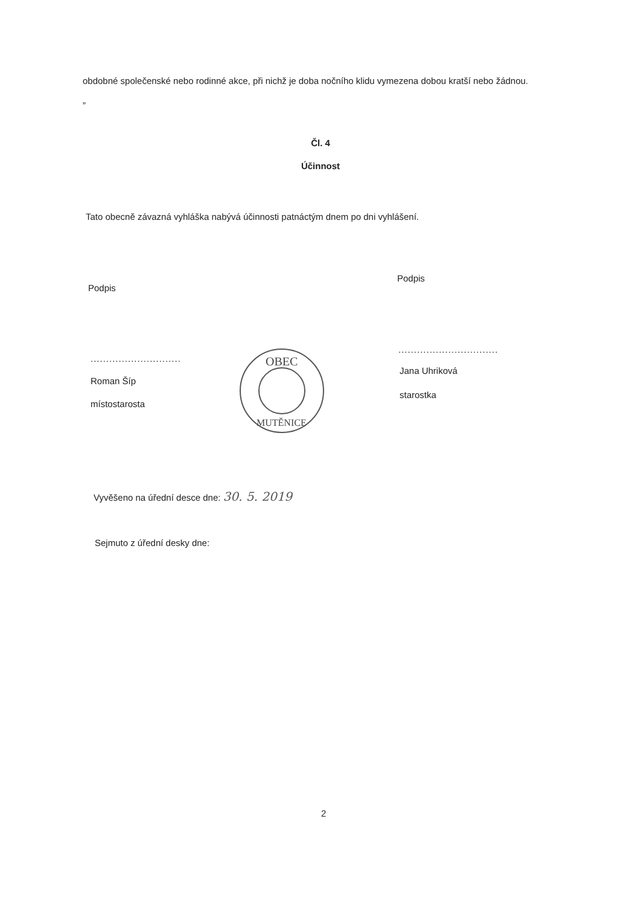obdobné společenské nebo rodinné akce, při nichž je doba nočního klidu vymezena dobou kratší nebo žádnou. „
Čl. 4
Účinnost
Tato obecně závazná vyhláška nabývá účinnosti patnáctým dnem po dni vyhlášení.
Podpis
Podpis
.............................
................................
Roman Šíp
místostarosta
Jana Uhriková
starostka
OBEC
MUTĚNICE
Vyvěšeno na úřední desce dne: 30. 5. 2019
Sejmuto z úřední desky dne:
2